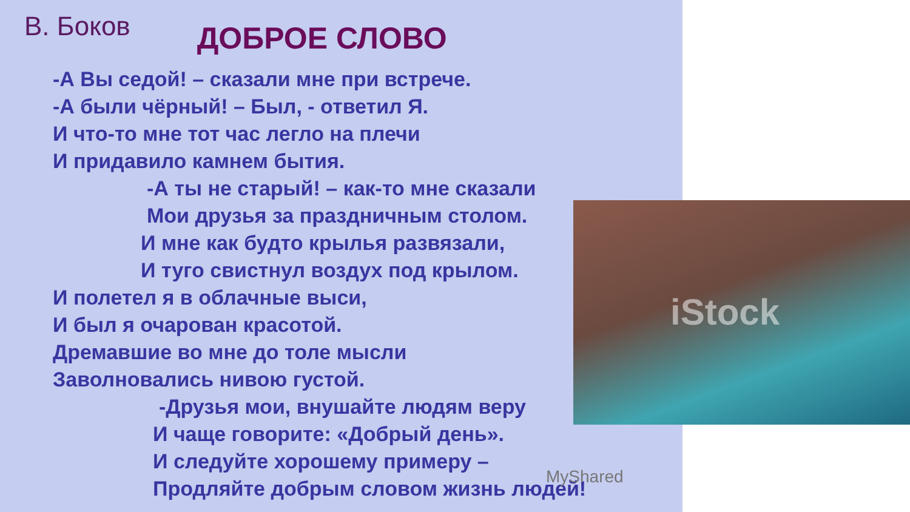В. Боков
ДОБРОЕ СЛОВО
-А Вы седой! – сказали мне при встрече.
-А были чёрный! – Был, - ответил Я.
И что-то мне тот час легло на плечи
И придавило камнем бытия.
-А ты не старый! – как-то мне сказали
Мои друзья за праздничным столом.
И мне как будто крылья развязали,
И туго свистнул воздух под крылом.
И полетел я в облачные выси,
И был я очарован красотой.
Дремавшие во мне до толе мысли
Заволновались нивою густой.
-Друзья мои, внушайте людям веру
И чаще говорите: «Добрый день».
И следуйте хорошему примеру –
Продляйте добрым словом жизнь людей!
MyShared
iStock